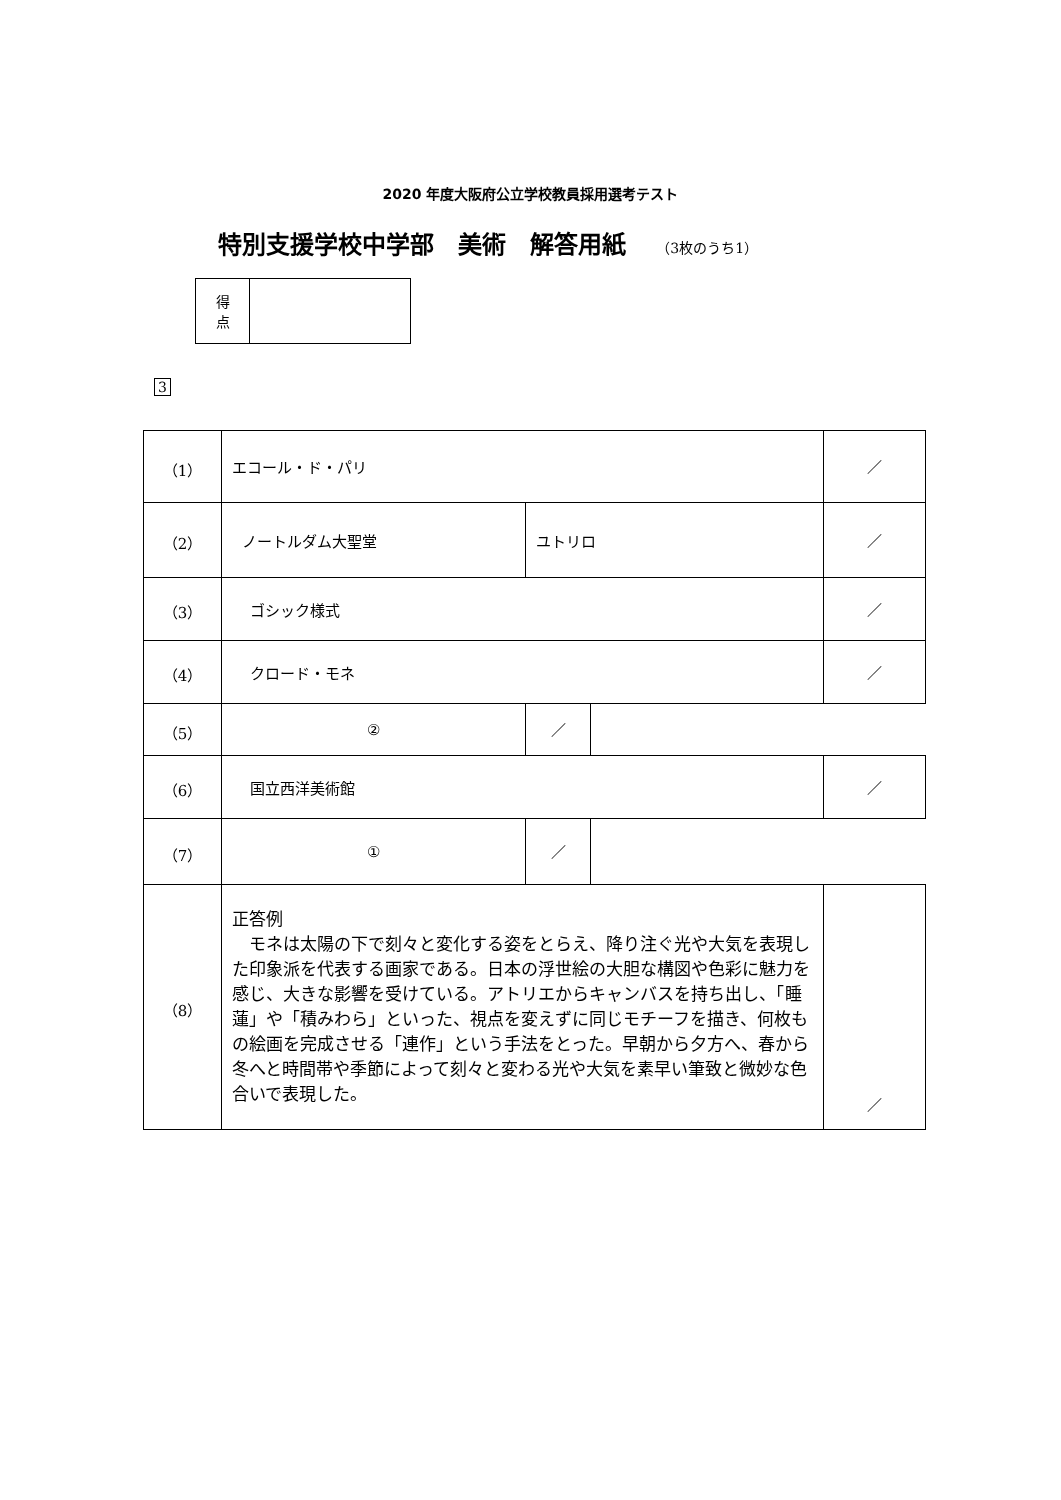2020 年度大阪府公立学校教員採用選考テスト
特別支援学校中学部　美術　解答用紙 （3枚のうち1）
| 得 点 | |
3
| （1） | エコール・ド・パリ | | | ／ |
| （2） | ノートルダム大聖堂 | ユトリロ | | ／ |
| （3） | ゴシック様式 | | | ／ |
| （4） | クロード・モネ | | | ／ |
| （5） | ② | ／ | | |
| （6） | 国立西洋美術館 | | | ／ |
| （7） | ① | ／ | | |
| （8） | 正答例 モネは太陽の下で刻々と変化する姿をとらえ、降り注ぐ光や大気を表現した印象派を代表する画家である。日本の浮世絵の大胆な構図や色彩に魅力を感じ、大きな影響を受けている。アトリエからキャンバスを持ち出し、「睡蓮」や「積みわら」といった、視点を変えずに同じモチーフを描き、何枚もの絵画を完成させる「連作」という手法をとった。早朝から夕方へ、春から冬へと時間帯や季節によって刻々と変わる光や大気を素早い筆致と微妙な色合いで表現した。 | | | ／ |